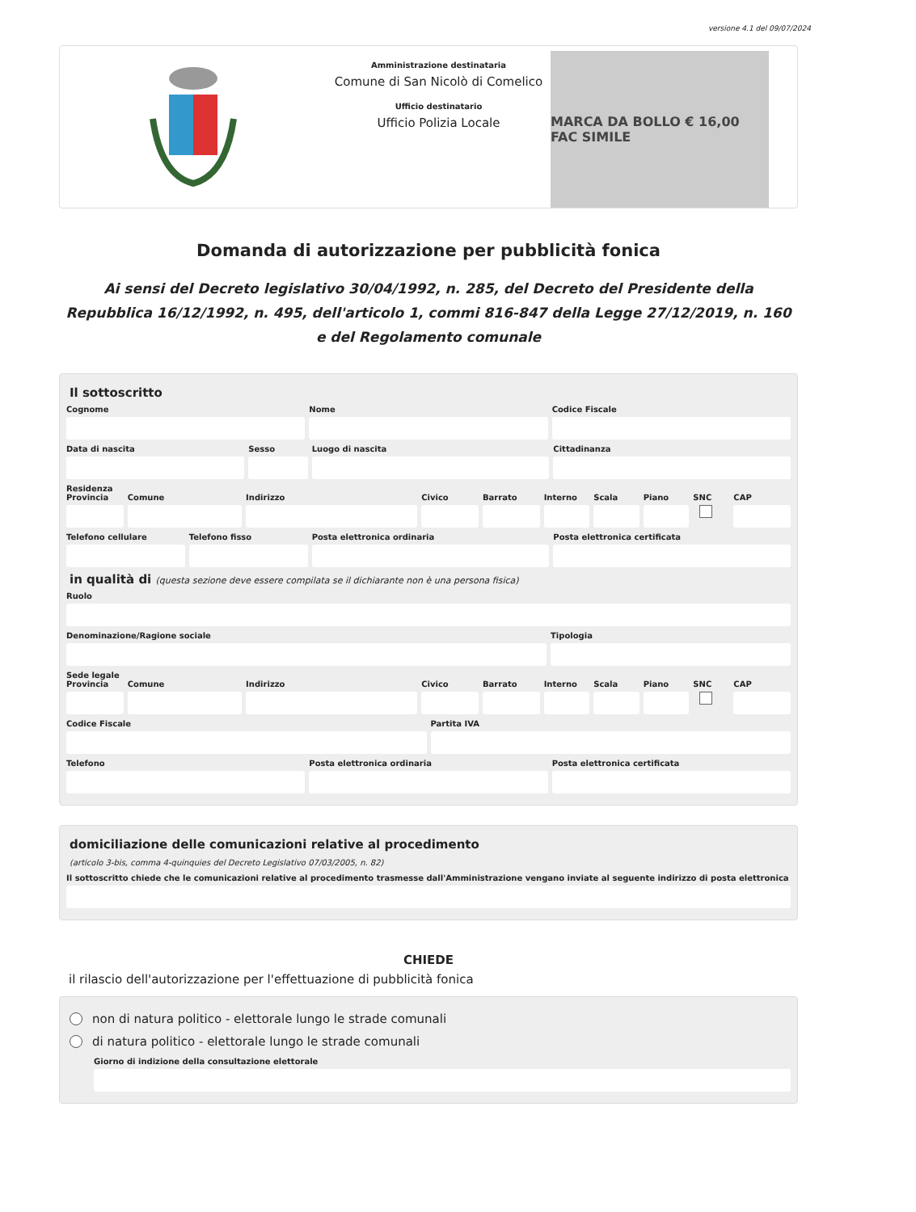versione 4.1 del 09/07/2024
Amministrazione destinataria
Comune di San Nicolò di Comelico
Ufficio destinatario
Ufficio Polizia Locale
MARCA DA BOLLO € 16,00 FAC SIMILE
Domanda di autorizzazione per pubblicità fonica
Ai sensi del Decreto legislativo 30/04/1992, n. 285, del Decreto del Presidente della Repubblica 16/12/1992, n. 495, dell'articolo 1, commi 816-847 della Legge 27/12/2019, n. 160 e del Regolamento comunale
Il sottoscritto
Cognome Nome Codice Fiscale
Data di nascita Sesso Luogo di nascita Cittadinanza
Residenza
Provincia Comune Indirizzo Civico Barrato Interno Scala Piano SNC CAP
Telefono cellulare Telefono fisso Posta elettronica ordinaria Posta elettronica certificata
in qualità di (questa sezione deve essere compilata se il dichiarante non è una persona fisica)
Ruolo
Denominazione/Ragione sociale Tipologia
Sede legale
Provincia Comune Indirizzo Civico Barrato Interno Scala Piano SNC CAP
Codice Fiscale Partita IVA
Telefono Posta elettronica ordinaria Posta elettronica certificata
domiciliazione delle comunicazioni relative al procedimento
(articolo 3-bis, comma 4-quinquies del Decreto Legislativo 07/03/2005, n. 82)
Il sottoscritto chiede che le comunicazioni relative al procedimento trasmesse dall'Amministrazione vengano inviate al seguente indirizzo di posta elettronica
CHIEDE
il rilascio dell'autorizzazione per l'effettuazione di pubblicità fonica
non di natura politico - elettorale lungo le strade comunali
di natura politico - elettorale lungo le strade comunali
Giorno di indizione della consultazione elettorale